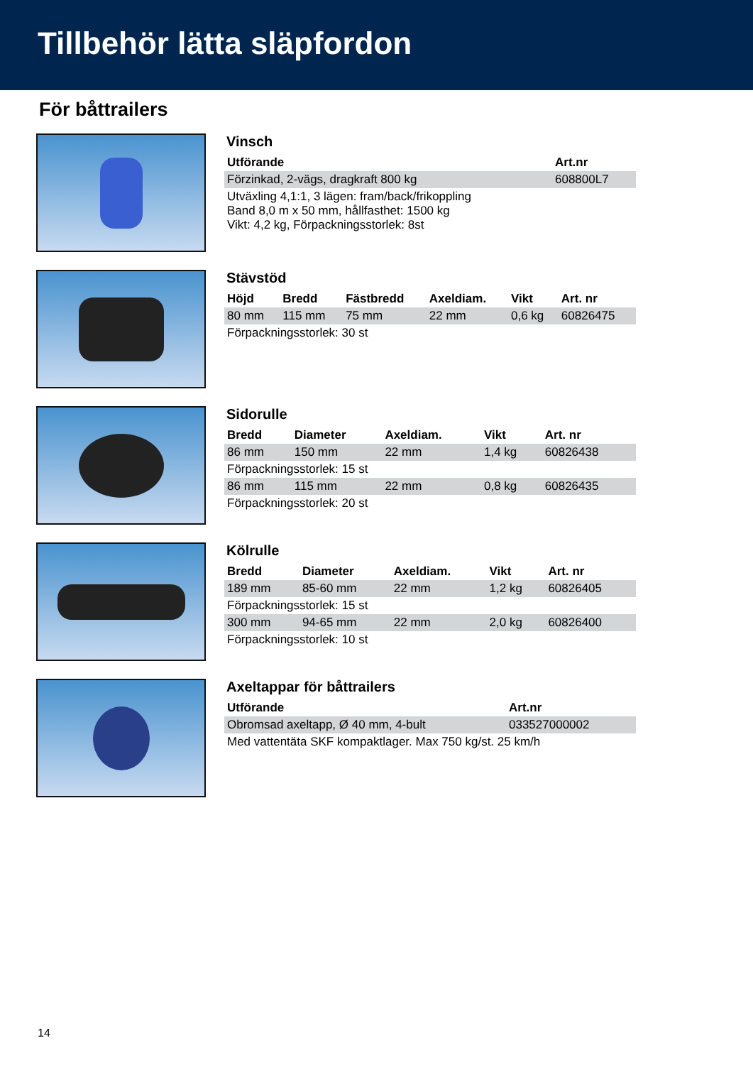Tillbehör lätta släpfordon
För båttrailers
Vinsch
| Utförande | Art.nr |
| --- | --- |
| Förzinkad, 2-vägs, dragkraft 800 kg | 608800L7 |
| Utväxling 4,1:1, 3 lägen: fram/back/frikoppling Band 8,0 m x 50 mm, hållfasthet: 1500 kg Vikt: 4,2 kg, Förpackningsstorlek: 8st | |
Stävstöd
| Höjd | Bredd | Fästbredd | Axeldiam. | Vikt | Art. nr |
| --- | --- | --- | --- | --- | --- |
| 80 mm | 115 mm | 75 mm | 22 mm | 0,6 kg | 60826475 |
| Förpackningsstorlek: 30 st | | | | | |
Sidorulle
| Bredd | Diameter | Axeldiam. | Vikt | Art. nr |
| --- | --- | --- | --- | --- |
| 86 mm | 150 mm | 22 mm | 1,4 kg | 60826438 |
| Förpackningsstorlek: 15 st | | | | |
| 86 mm | 115 mm | 22 mm | 0,8 kg | 60826435 |
| Förpackningsstorlek: 20 st | | | | |
Kölrulle
| Bredd | Diameter | Axeldiam. | Vikt | Art. nr |
| --- | --- | --- | --- | --- |
| 189 mm | 85-60 mm | 22 mm | 1,2 kg | 60826405 |
| Förpackningsstorlek: 15 st | | | | |
| 300 mm | 94-65 mm | 22 mm | 2,0 kg | 60826400 |
| Förpackningsstorlek: 10 st | | | | |
Axeltappar för båttrailers
| Utförande | Art.nr |
| --- | --- |
| Obromsad axeltapp, Ø 40 mm, 4-bult | 033527000002 |
| Med vattentäta SKF kompaktlager. Max 750 kg/st. 25 km/h | |
14